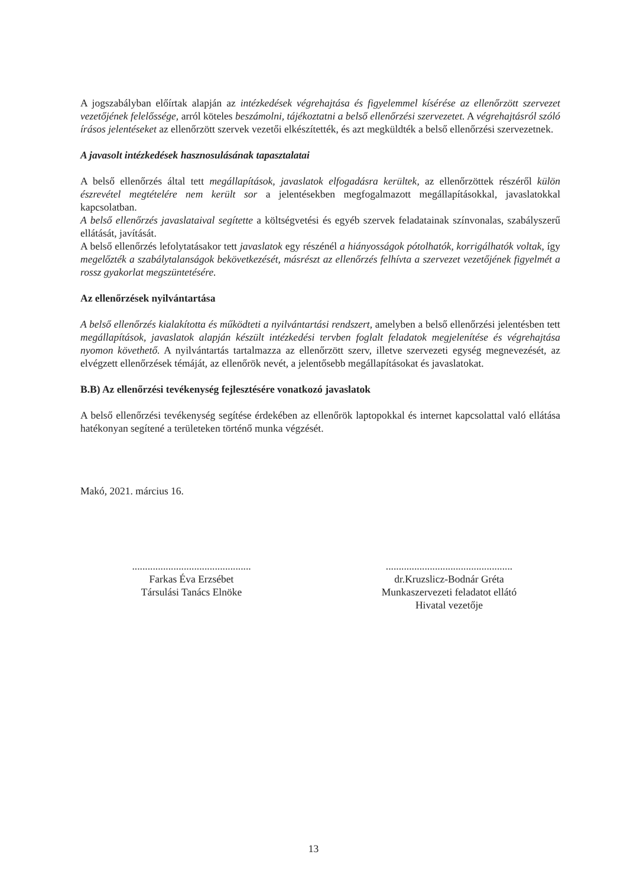A jogszabályban előírtak alapján az intézkedések végrehajtása és figyelemmel kísérése az ellenőrzött szervezet vezetőjének felelőssége, arról köteles beszámolni, tájékoztatni a belső ellenőrzési szervezetet. A végrehajtásról szóló írásos jelentéseket az ellenőrzött szervek vezetői elkészítették, és azt megküldték a belső ellenőrzési szervezetnek.
A javasolt intézkedések hasznosulásának tapasztalatai
A belső ellenőrzés által tett megállapítások, javaslatok elfogadásra kerültek, az ellenőrzöttek részéről külön észrevétel megtételére nem került sor a jelentésekben megfogalmazott megállapításokkal, javaslatokkal kapcsolatban.
A belső ellenőrzés javaslataival segítette a költségvetési és egyéb szervek feladatainak színvonalas, szabályszerű ellátását, javítását.
A belső ellenőrzés lefolytatásakor tett javaslatok egy részénél a hiányosságok pótolhatók, korrigálhatók voltak, így megelőzték a szabálytalanságok bekövetkezését, másrészt az ellenőrzés felhívta a szervezet vezetőjének figyelmét a rossz gyakorlat megszüntetésére.
Az ellenőrzések nyilvántartása
A belső ellenőrzés kialakította és működteti a nyilvántartási rendszert, amelyben a belső ellenőrzési jelentésben tett megállapítások, javaslatok alapján készült intézkedési tervben foglalt feladatok megjelenítése és végrehajtása nyomon követhető. A nyilvántartás tartalmazza az ellenőrzött szerv, illetve szervezeti egység megnevezését, az elvégzett ellenőrzések témáját, az ellenőrök nevét, a jelentősebb megállapításokat és javaslatokat.
B.B) Az ellenőrzési tevékenység fejlesztésére vonatkozó javaslatok
A belső ellenőrzési tevékenység segítése érdekében az ellenőrök laptopokkal és internet kapcsolattal való ellátása hatékonyan segítené a területeken történő munka végzését.
Makó, 2021. március 16.
..............................................
Farkas Éva Erzsébet
Társulási Tanács Elnöke
.................................................
dr.Kruzslicz-Bodnár Gréta
Munkaszervezeti feladatot ellátó
Hivatal vezetője
13